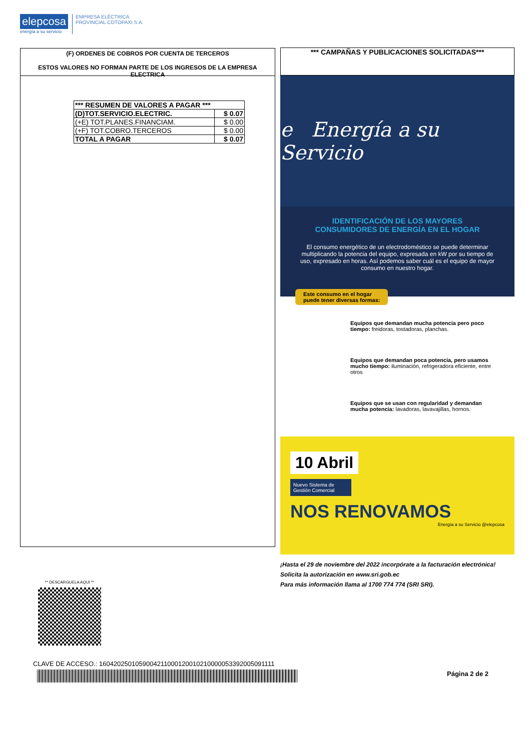elepcosa
energía a su servicio
EMPRESA ELÉCTRICA
PROVINCIAL COTOPAXI S.A.
(F) ORDENES DE COBROS POR CUENTA DE TERCEROS
ESTOS VALORES NO FORMAN PARTE DE LOS INGRESOS DE LA EMPRESA ELECTRICA
| *** RESUMEN DE VALORES A PAGAR *** | |
| --- | --- |
| (D)TOT.SERVICIO.ELECTRIC. | $ 0.07 |
| (+E) TOT.PLANES.FINANCIAM. | $ 0.00 |
| (+F) TOT.COBRO.TERCEROS | $ 0.00 |
| TOTAL A PAGAR | $ 0.07 |
*** CAMPAÑAS Y PUBLICACIONES SOLICITADAS***
e Energía a su Servicio
IDENTIFICACIÓN DE LOS MAYORES
CONSUMIDORES DE ENERGÍA EN EL HOGAR
El consumo energético de un electrodoméstico se puede determinar multiplicando la potencia del equipo, expresada en kW por su tiempo de uso, expresado en horas. Así podemos saber cuál es el equipo de mayor consumo en nuestro hogar.
Este consumo en el hogar
puede tener diversas formas:
Equipos que demandan mucha potencia pero poco tiempo: freidoras, tostadoras, planchas.
Equipos que demandan poca potencia, pero usamos mucho tiempo: iluminación, refrigeradora eficiente, entre otros
Equipos que se usan con regularidad y demandan mucha potencia: lavadoras, lavavajillas, hornos.
10 Abril
Nuevo Sistema de Gestión Comercial
NOS RENOVAMOS
Energía a su Servicio @elepcosa
¡Hasta el 29 de noviembre del 2022 incorpórate a la facturación electrónica!
Solicita la autorización en www.sri.gob.ec
Para más información llama al 1700 774 774 (SRI SRI).
** DESCARGUELA AQUI **
CLAVE DE ACCESO.: 1604202501059004211000120010210000053392005091111
Página 2 de 2